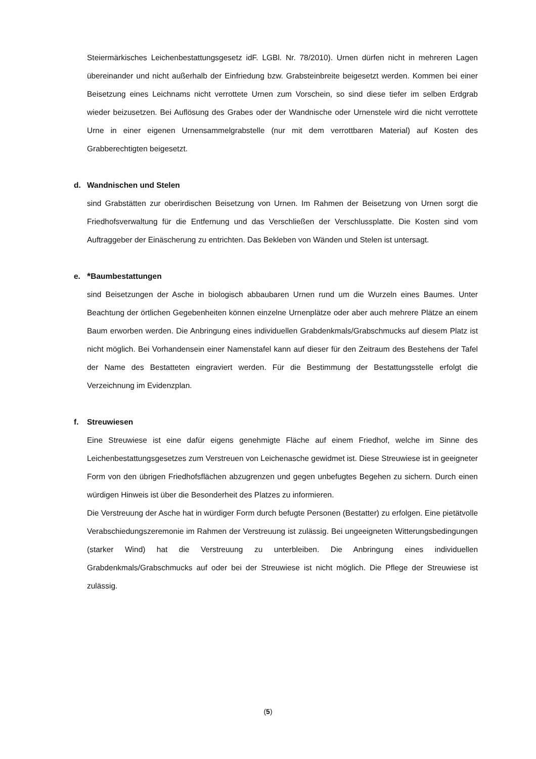Steiermärkisches Leichenbestattungsgesetz idF. LGBl. Nr. 78/2010). Urnen dürfen nicht in mehreren Lagen übereinander und nicht außerhalb der Einfriedung bzw. Grabsteinbreite beigesetzt werden. Kommen bei einer Beisetzung eines Leichnams nicht verrottete Urnen zum Vorschein, so sind diese tiefer im selben Erdgrab wieder beizusetzen. Bei Auflösung des Grabes oder der Wandnische oder Urnenstele wird die nicht verrottete Urne in einer eigenen Urnensammelgrabstelle (nur mit dem verrottbaren Material) auf Kosten des Grabberechtigten beigesetzt.
d. Wandnischen und Stelen
sind Grabstätten zur oberirdischen Beisetzung von Urnen. Im Rahmen der Beisetzung von Urnen sorgt die Friedhofsverwaltung für die Entfernung und das Verschließen der Verschlussplatte. Die Kosten sind vom Auftraggeber der Einäscherung zu entrichten. Das Bekleben von Wänden und Stelen ist untersagt.
e. * Baumbestattungen
sind Beisetzungen der Asche in biologisch abbaubaren Urnen rund um die Wurzeln eines Baumes. Unter Beachtung der örtlichen Gegebenheiten können einzelne Urnenplätze oder aber auch mehrere Plätze an einem Baum erworben werden. Die Anbringung eines individuellen Grabdenkmals/Grabschmucks auf diesem Platz ist nicht möglich. Bei Vorhandensein einer Namenstafel kann auf dieser für den Zeitraum des Bestehens der Tafel der Name des Bestatteten eingraviert werden. Für die Bestimmung der Bestattungsstelle erfolgt die Verzeichnung im Evidenzplan.
f. Streuwiesen
Eine Streuwiese ist eine dafür eigens genehmigte Fläche auf einem Friedhof, welche im Sinne des Leichenbestattungsgesetzes zum Verstreuen von Leichenasche gewidmet ist. Diese Streuwiese ist in geeigneter Form von den übrigen Friedhofsflächen abzugrenzen und gegen unbefugtes Begehen zu sichern. Durch einen würdigen Hinweis ist über die Besonderheit des Platzes zu informieren.
Die Verstreuung der Asche hat in würdiger Form durch befugte Personen (Bestatter) zu erfolgen. Eine pietätvolle Verabschiedungszeremonie im Rahmen der Verstreuung ist zulässig. Bei ungeeigneten Witterungsbedingungen (starker Wind) hat die Verstreuung zu unterbleiben. Die Anbringung eines individuellen Grabdenkmals/Grabschmucks auf oder bei der Streuwiese ist nicht möglich. Die Pflege der Streuwiese ist zulässig.
(5)